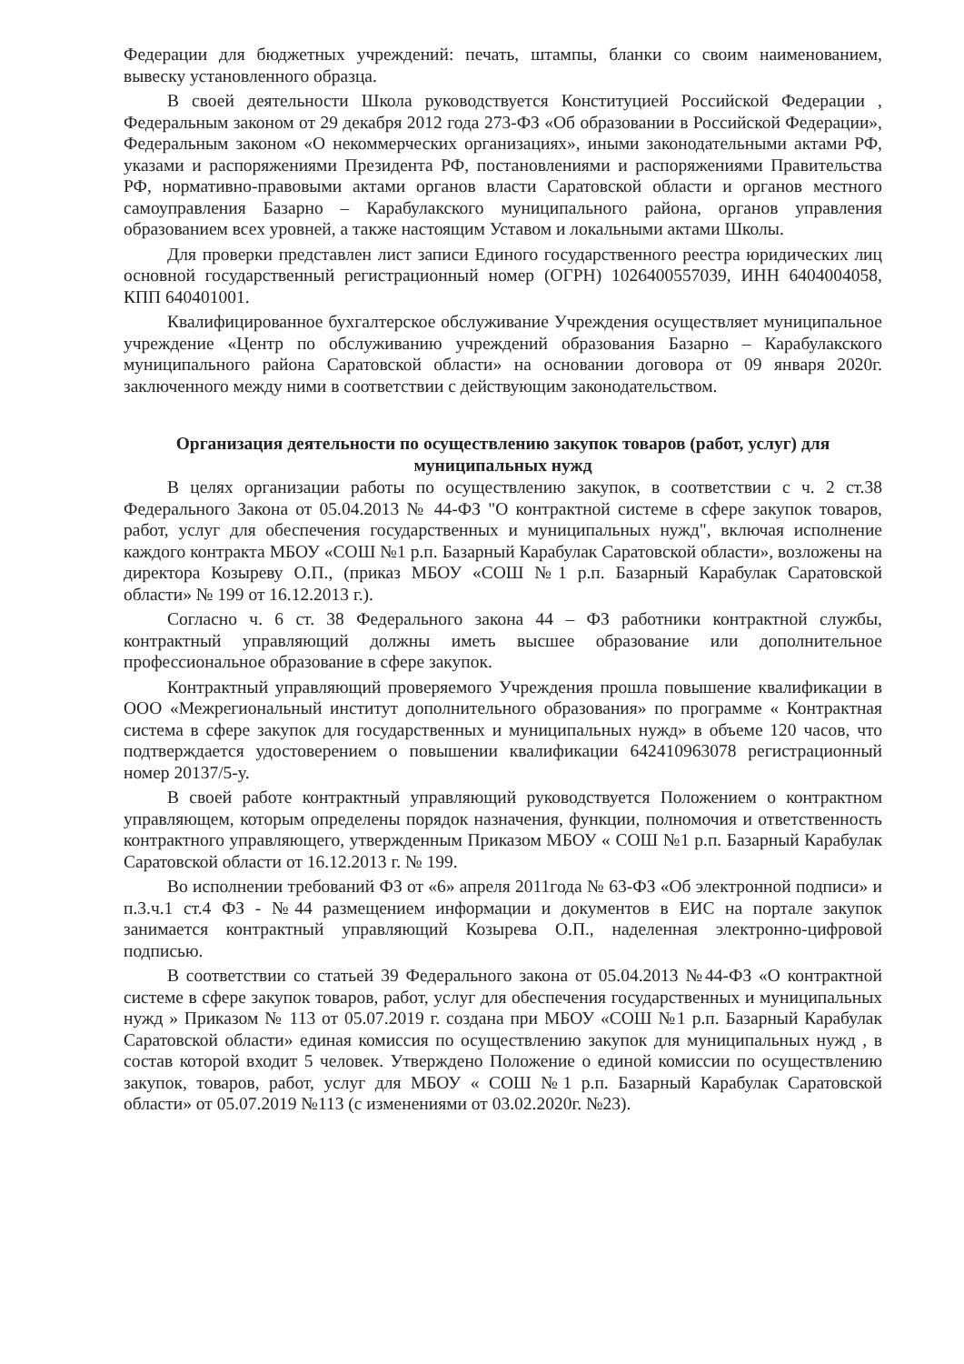Федерации для бюджетных учреждений: печать, штампы, бланки со своим наименованием, вывеску установленного образца.
В своей деятельности Школа руководствуется Конституцией Российской Федерации , Федеральным законом от 29 декабря 2012 года 273-ФЗ «Об образовании в Российской Федерации», Федеральным законом «О некоммерческих организациях», иными законодательными актами РФ, указами и распоряжениями Президента РФ, постановлениями и распоряжениями Правительства РФ, нормативно-правовыми актами органов власти Саратовской области и органов местного самоуправления Базарно – Карабулакского муниципального района, органов управления образованием всех уровней, а также настоящим Уставом и локальными актами Школы.
Для проверки представлен лист записи Единого государственного реестра юридических лиц основной государственный регистрационный номер (ОГРН) 1026400557039, ИНН 6404004058, КПП 640401001.
Квалифицированное бухгалтерское обслуживание Учреждения осуществляет муниципальное учреждение «Центр по обслуживанию учреждений образования Базарно – Карабулакского муниципального района Саратовской области» на основании договора от 09 января 2020г. заключенного между ними в соответствии с действующим законодательством.
Организация деятельности по осуществлению закупок товаров (работ, услуг) для муниципальных нужд
В целях организации работы по осуществлению закупок, в соответствии с ч. 2 ст.38 Федерального Закона от 05.04.2013 № 44-ФЗ "О контрактной системе в сфере закупок товаров, работ, услуг для обеспечения государственных и муниципальных нужд", включая исполнение каждого контракта МБОУ «СОШ №1 р.п. Базарный Карабулак Саратовской области», возложены на директора Козыреву О.П., (приказ МБОУ «СОШ №1 р.п. Базарный Карабулак Саратовской области» № 199 от 16.12.2013 г.).
Согласно ч. 6 ст. 38 Федерального закона 44 – ФЗ работники контрактной службы, контрактный управляющий должны иметь высшее образование или дополнительное профессиональное образование в сфере закупок.
Контрактный управляющий проверяемого Учреждения прошла повышение квалификации в ООО «Межрегиональный институт дополнительного образования» по программе « Контрактная система в сфере закупок для государственных и муниципальных нужд» в объеме 120 часов, что подтверждается удостоверением о повышении квалификации 642410963078 регистрационный номер 20137/5-у.
В своей работе контрактный управляющий руководствуется Положением о контрактном управляющем, которым определены порядок назначения, функции, полномочия и ответственность контрактного управляющего, утвержденным Приказом МБОУ « СОШ №1 р.п. Базарный Карабулак Саратовской области от 16.12.2013 г. № 199.
Во исполнении требований ФЗ от «6» апреля 2011года № 63-ФЗ «Об электронной подписи» и п.3.ч.1 ст.4 ФЗ - №44 размещением информации и документов в ЕИС на портале закупок занимается контрактный управляющий Козырева О.П., наделенная электронно-цифровой подписью.
В соответствии со статьей 39 Федерального закона от 05.04.2013 №44-ФЗ «О контрактной системе в сфере закупок товаров, работ, услуг для обеспечения государственных и муниципальных нужд » Приказом № 113 от 05.07.2019 г. создана при МБОУ «СОШ №1 р.п. Базарный Карабулак Саратовской области» единая комиссия по осуществлению закупок для муниципальных нужд , в состав которой входит 5 человек. Утверждено Положение о единой комиссии по осуществлению закупок, товаров, работ, услуг для МБОУ « СОШ №1 р.п. Базарный Карабулак Саратовской области» от 05.07.2019 №113 (с изменениями от 03.02.2020г. №23).